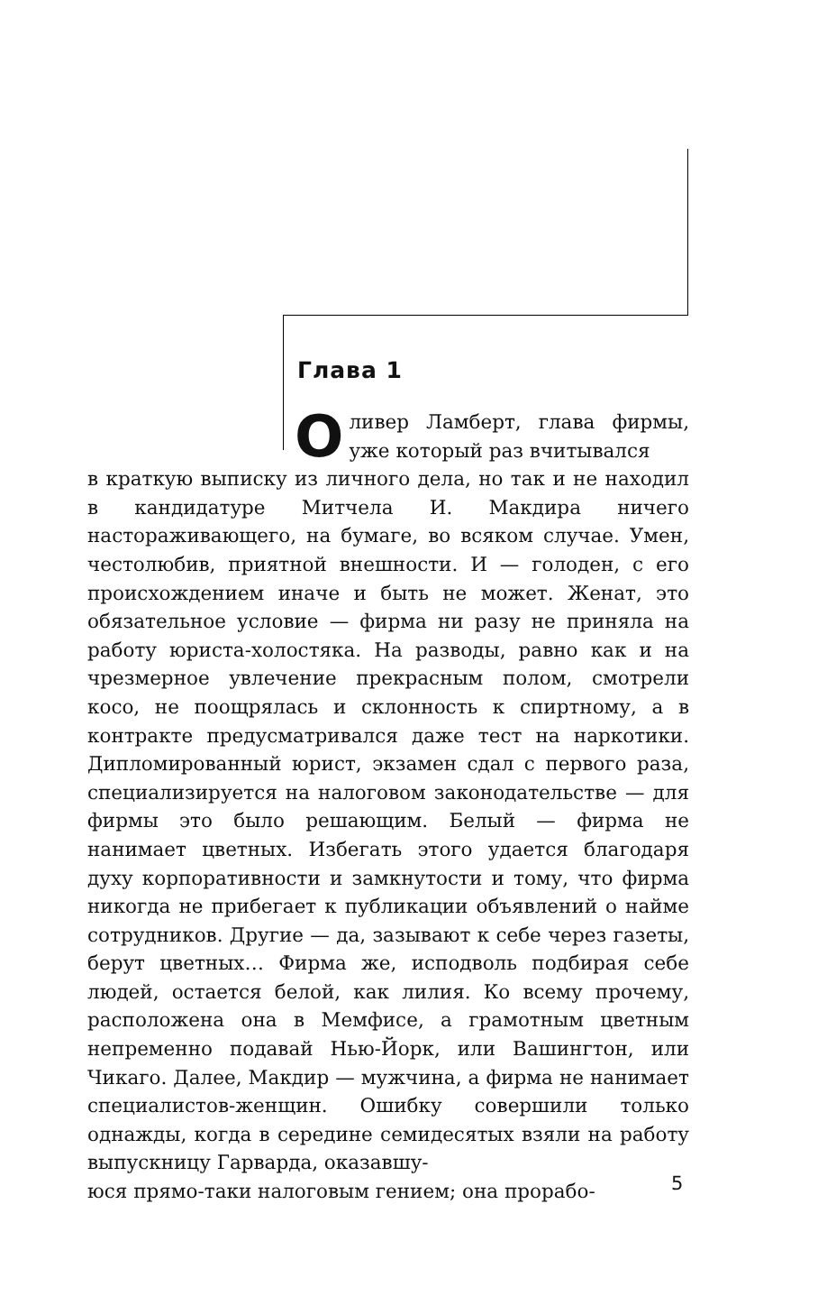Глава 1
Оливер Ламберт, глава фирмы, уже который раз вчитывался
в краткую выписку из личного дела, но так и не находил в кандидатуре Митчела И. Макдира ничего настораживающего, на бумаге, во всяком случае. Умен, честолюбив, приятной внешности. И — голоден, с его происхождением иначе и быть не может. Женат, это обязательное условие — фирма ни разу не приняла на работу юриста-холостяка. На разводы, равно как и на чрезмерное увлечение прекрасным полом, смотрели косо, не поощрялась и склонность к спиртному, а в контракте предусматривался даже тест на наркотики. Дипломированный юрист, экзамен сдал с первого раза, специализируется на налоговом законодательстве — для фирмы это было решающим. Белый — фирма не нанимает цветных. Избегать этого удается благодаря духу корпоративности и замкнутости и тому, что фирма никогда не прибегает к публикации объявлений о найме сотрудников. Другие — да, зазывают к себе через газеты, берут цветных… Фирма же, исподволь подбирая себе людей, остается белой, как лилия. Ко всему прочему, расположена она в Мемфисе, а грамотным цветным непременно подавай Нью-Йорк, или Вашингтон, или Чикаго. Далее, Макдир — мужчина, а фирма не нанимает специалистов-женщин. Ошибку совершили только однажды, когда в середине семидесятых взяли на работу выпускницу Гарварда, оказавшу-
юся прямо-таки налоговым гением; она прорабо-
5